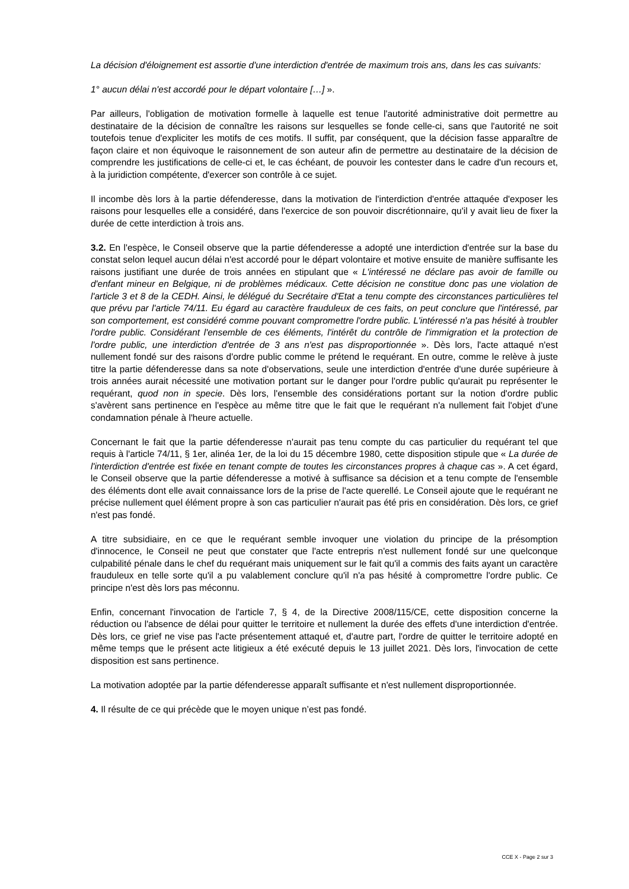La décision d'éloignement est assortie d'une interdiction d'entrée de maximum trois ans, dans les cas suivants:
1° aucun délai n'est accordé pour le départ volontaire […] ».
Par ailleurs, l'obligation de motivation formelle à laquelle est tenue l'autorité administrative doit permettre au destinataire de la décision de connaître les raisons sur lesquelles se fonde celle-ci, sans que l'autorité ne soit toutefois tenue d'expliciter les motifs de ces motifs. Il suffit, par conséquent, que la décision fasse apparaître de façon claire et non équivoque le raisonnement de son auteur afin de permettre au destinataire de la décision de comprendre les justifications de celle-ci et, le cas échéant, de pouvoir les contester dans le cadre d'un recours et, à la juridiction compétente, d'exercer son contrôle à ce sujet.
Il incombe dès lors à la partie défenderesse, dans la motivation de l'interdiction d'entrée attaquée d'exposer les raisons pour lesquelles elle a considéré, dans l'exercice de son pouvoir discrétionnaire, qu'il y avait lieu de fixer la durée de cette interdiction à trois ans.
3.2. En l'espèce, le Conseil observe que la partie défenderesse a adopté une interdiction d'entrée sur la base du constat selon lequel aucun délai n'est accordé pour le départ volontaire et motive ensuite de manière suffisante les raisons justifiant une durée de trois années en stipulant que « L'intéressé ne déclare pas avoir de famille ou d'enfant mineur en Belgique, ni de problèmes médicaux. Cette décision ne constitue donc pas une violation de l'article 3 et 8 de la CEDH. Ainsi, le délégué du Secrétaire d'Etat a tenu compte des circonstances particulières tel que prévu par l'article 74/11. Eu égard au caractère frauduleux de ces faits, on peut conclure que l'intéressé, par son comportement, est considéré comme pouvant compromettre l'ordre public. L'intéressé n'a pas hésité à troubler l'ordre public. Considérant l'ensemble de ces éléments, l'intérêt du contrôle de l'immigration et la protection de l'ordre public, une interdiction d'entrée de 3 ans n'est pas disproportionnée ». Dès lors, l'acte attaqué n'est nullement fondé sur des raisons d'ordre public comme le prétend le requérant. En outre, comme le relève à juste titre la partie défenderesse dans sa note d'observations, seule une interdiction d'entrée d'une durée supérieure à trois années aurait nécessité une motivation portant sur le danger pour l'ordre public qu'aurait pu représenter le requérant, quod non in specie. Dès lors, l'ensemble des considérations portant sur la notion d'ordre public s'avèrent sans pertinence en l'espèce au même titre que le fait que le requérant n'a nullement fait l'objet d'une condamnation pénale à l'heure actuelle.
Concernant le fait que la partie défenderesse n'aurait pas tenu compte du cas particulier du requérant tel que requis à l'article 74/11, § 1er, alinéa 1er, de la loi du 15 décembre 1980, cette disposition stipule que « La durée de l'interdiction d'entrée est fixée en tenant compte de toutes les circonstances propres à chaque cas ». A cet égard, le Conseil observe que la partie défenderesse a motivé à suffisance sa décision et a tenu compte de l'ensemble des éléments dont elle avait connaissance lors de la prise de l'acte querellé. Le Conseil ajoute que le requérant ne précise nullement quel élément propre à son cas particulier n'aurait pas été pris en considération. Dès lors, ce grief n'est pas fondé.
A titre subsidiaire, en ce que le requérant semble invoquer une violation du principe de la présomption d'innocence, le Conseil ne peut que constater que l'acte entrepris n'est nullement fondé sur une quelconque culpabilité pénale dans le chef du requérant mais uniquement sur le fait qu'il a commis des faits ayant un caractère frauduleux en telle sorte qu'il a pu valablement conclure qu'il n'a pas hésité à compromettre l'ordre public. Ce principe n'est dès lors pas méconnu.
Enfin, concernant l'invocation de l'article 7, § 4, de la Directive 2008/115/CE, cette disposition concerne la réduction ou l'absence de délai pour quitter le territoire et nullement la durée des effets d'une interdiction d'entrée. Dès lors, ce grief ne vise pas l'acte présentement attaqué et, d'autre part, l'ordre de quitter le territoire adopté en même temps que le présent acte litigieux a été exécuté depuis le 13 juillet 2021. Dès lors, l'invocation de cette disposition est sans pertinence.
La motivation adoptée par la partie défenderesse apparaît suffisante et n'est nullement disproportionnée.
4. Il résulte de ce qui précède que le moyen unique n’est pas fondé.
CCE X - Page 2 sur 3